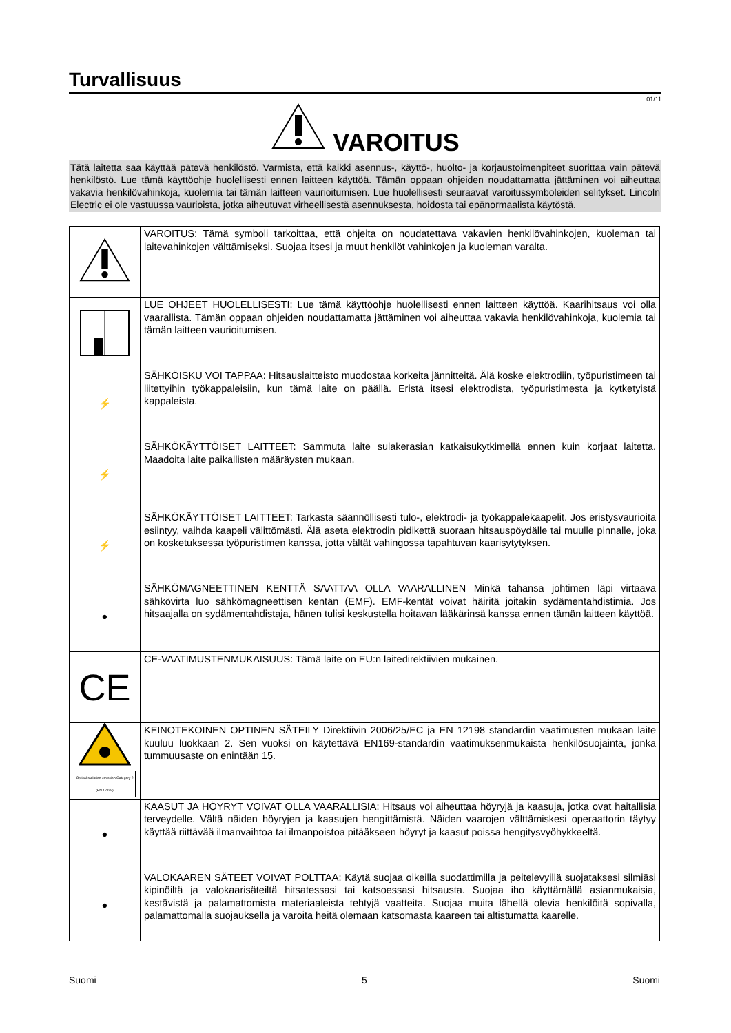Turvallisuus
01/11
VAROITUS
Tätä laitetta saa käyttää pätevä henkilöstö. Varmista, että kaikki asennus-, käyttö-, huolto- ja korjaustoimenpiteet suorittaa vain pätevä henkilöstö. Lue tämä käyttöohje huolellisesti ennen laitteen käyttöä. Tämän oppaan ohjeiden noudattamatta jättäminen voi aiheuttaa vakavia henkilövahinkoja, kuolemia tai tämän laitteen vaurioitumisen. Lue huolellisesti seuraavat varoitussymboleiden selitykset. Lincoln Electric ei ole vastuussa vaurioista, jotka aiheutuvat virheellisestä asennuksesta, hoidosta tai epänormaalista käytöstä.
| | VAROITUS: Tämä symboli tarkoittaa, että ohjeita on noudatettava vakavien henkilövahinkojen, kuoleman tai laitevahinkojen välttämiseksi. Suojaa itsesi ja muut henkilöt vahinkojen ja kuoleman varalta. |
| | LUE OHJEET HUOLELLISESTI: Lue tämä käyttöohje huolellisesti ennen laitteen käyttöä. Kaarihitsaus voi olla vaarallista. Tämän oppaan ohjeiden noudattamatta jättäminen voi aiheuttaa vakavia henkilövahinkoja, kuolemia tai tämän laitteen vaurioitumisen. |
| ⚡ | SÄHKÖISKU VOI TAPPAA: Hitsauslaitteisto muodostaa korkeita jännitteitä. Älä koske elektrodiin, työpuristimeen tai liitettyihin työkappaleisiin, kun tämä laite on päällä. Eristä itsesi elektrodista, työpuristimesta ja kytketyistä kappaleista. |
| ⚡ | SÄHKÖKÄYTTÖISET LAITTEET: Sammuta laite sulakerasian katkaisukytkimellä ennen kuin korjaat laitetta. Maadoita laite paikallisten määräysten mukaan. |
| ⚡ | SÄHKÖKÄYTTÖISET LAITTEET: Tarkasta säännöllisesti tulo-, elektrodi- ja työkappalekaapelit. Jos eristysvaurioita esiintyy, vaihda kaapeli välittömästi. Älä aseta elektrodin pidikettä suoraan hitsauspöydälle tai muulle pinnalle, joka on kosketuksessa työpuristimen kanssa, jotta vältät vahingossa tapahtuvan kaarisytytyksen. |
| ● | SÄHKÖMAGNEETTINEN KENTTÄ SAATTAA OLLA VAARALLINEN Minkä tahansa johtimen läpi virtaava sähkövirta luo sähkömagneettisen kentän (EMF). EMF-kentät voivat häiritä joitakin sydämentahdistimia. Jos hitsaajalla on sydämentahdistaja, hänen tulisi keskustella hoitavan lääkärinsä kanssa ennen tämän laitteen käyttöä. |
| CE | CE-VAATIMUSTENMUKAISUUS: Tämä laite on EU:n laitedirektiivien mukainen. |
| Optical radiation emission Category 2 (EN 12198) | KEINOTEKOINEN OPTINEN SÄTEILY Direktiivin 2006/25/EC ja EN 12198 standardin vaatimusten mukaan laite kuuluu luokkaan 2. Sen vuoksi on käytettävä EN169-standardin vaatimuksenmukaista henkilösuojainta, jonka tummuusaste on enintään 15. |
| ● | KAASUT JA HÖYRYT VOIVAT OLLA VAARALLISIA: Hitsaus voi aiheuttaa höyryjä ja kaasuja, jotka ovat haitallisia terveydelle. Vältä näiden höyryjen ja kaasujen hengittämistä. Näiden vaarojen välttämiskesi operaattorin täytyy käyttää riittävää ilmanvaihtoa tai ilmanpoistoa pitääkseen höyryt ja kaasut poissa hengitysvyöhykkeeltä. |
| ● | VALOKAAREN SÄTEET VOIVAT POLTTAA: Käytä suojaa oikeilla suodattimilla ja peitelevyillä suojataksesi silmiäsi kipinöiltä ja valokaarisäteiltä hitsatessasi tai katsoessasi hitsausta. Suojaa iho käyttämällä asianmukaisia, kestävistä ja palamattomista materiaaleista tehtyjä vaatteita. Suojaa muita lähellä olevia henkilöitä sopivalla, palamattomalla suojauksella ja varoita heitä olemaan katsomasta kaareen tai altistumatta kaarelle. |
Suomi 5 Suomi